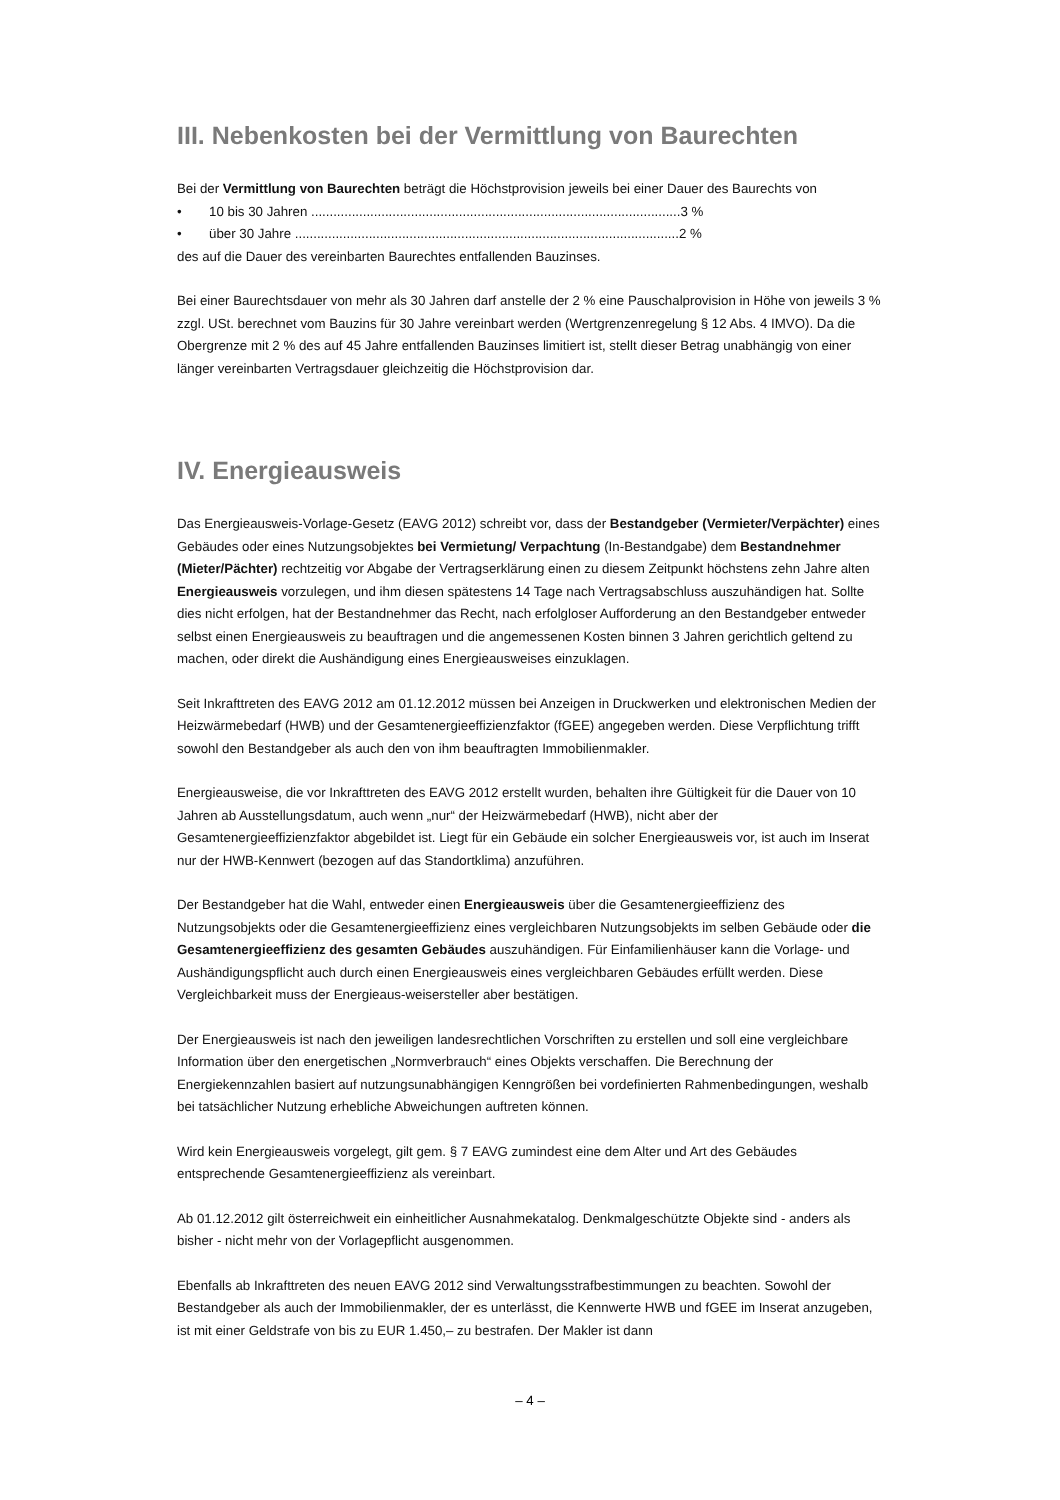III. Nebenkosten bei der Vermittlung von Baurechten
Bei der Vermittlung von Baurechten beträgt die Höchstprovision jeweils bei einer Dauer des Baurechts von
• 10 bis 30 Jahren ....................................................................................................3 %
• über 30 Jahre ........................................................................................................2 %
des auf die Dauer des vereinbarten Baurechtes entfallenden Bauzinses.
Bei einer Baurechtsdauer von mehr als 30 Jahren darf anstelle der 2 % eine Pauschalprovision in Höhe von jeweils 3 % zzgl. USt. berechnet vom Bauzins für 30 Jahre vereinbart werden (Wertgrenzenregelung § 12 Abs. 4 IMVO). Da die Obergrenze mit 2 % des auf 45 Jahre entfallenden Bauzinses limitiert ist, stellt dieser Betrag unabhängig von einer länger vereinbarten Vertragsdauer gleichzeitig die Höchstprovision dar.
IV. Energieausweis
Das Energieausweis-Vorlage-Gesetz (EAVG 2012) schreibt vor, dass der Bestandgeber (Vermieter/Verpächter) eines Gebäudes oder eines Nutzungsobjektes bei Vermietung/ Verpachtung (In-Bestandgabe) dem Bestandnehmer (Mieter/Pächter) rechtzeitig vor Abgabe der Vertragserklärung einen zu diesem Zeitpunkt höchstens zehn Jahre alten Energieausweis vorzulegen, und ihm diesen spätestens 14 Tage nach Vertragsabschluss auszuhändigen hat. Sollte dies nicht erfolgen, hat der Bestandnehmer das Recht, nach erfolgloser Aufforderung an den Bestandgeber entweder selbst einen Energieausweis zu beauftragen und die angemessenen Kosten binnen 3 Jahren gerichtlich geltend zu machen, oder direkt die Aushändigung eines Energieausweises einzuklagen.
Seit Inkrafttreten des EAVG 2012 am 01.12.2012 müssen bei Anzeigen in Druckwerken und elektronischen Medien der Heizwärmebedarf (HWB) und der Gesamtenergieeffizienzfaktor (fGEE) angegeben werden. Diese Verpflichtung trifft sowohl den Bestandgeber als auch den von ihm beauftragten Immobilienmakler.
Energieausweise, die vor Inkrafttreten des EAVG 2012 erstellt wurden, behalten ihre Gültigkeit für die Dauer von 10 Jahren ab Ausstellungsdatum, auch wenn „nur“ der Heizwärmebedarf (HWB), nicht aber der Gesamtenergieeffizienzfaktor abgebildet ist. Liegt für ein Gebäude ein solcher Energieausweis vor, ist auch im Inserat nur der HWB-Kennwert (bezogen auf das Standortklima) anzuführen.
Der Bestandgeber hat die Wahl, entweder einen Energieausweis über die Gesamtenergieeffizienz des Nutzungsobjekts oder die Gesamtenergieeffizienz eines vergleichbaren Nutzungsobjekts im selben Gebäude oder die Gesamtenergieeffizienz des gesamten Gebäudes auszuhändigen. Für Einfamilienhäuser kann die Vorlage- und Aushändigungspflicht auch durch einen Energieausweis eines vergleichbaren Gebäudes erfüllt werden. Diese Vergleichbarkeit muss der Energieaus-weisersteller aber bestätigen.
Der Energieausweis ist nach den jeweiligen landesrechtlichen Vorschriften zu erstellen und soll eine vergleichbare Information über den energetischen „Normverbrauch“ eines Objekts verschaffen. Die Berechnung der Energiekennzahlen basiert auf nutzungsunabhängigen Kenngrößen bei vordefinierten Rahmenbedingungen, weshalb bei tatsächlicher Nutzung erhebliche Abweichungen auftreten können.
Wird kein Energieausweis vorgelegt, gilt gem. § 7 EAVG zumindest eine dem Alter und Art des Gebäudes entsprechende Gesamtenergieeffizienz als vereinbart.
Ab 01.12.2012 gilt österreichweit ein einheitlicher Ausnahmekatalog. Denkmalgeschützte Objekte sind - anders als bisher - nicht mehr von der Vorlagepflicht ausgenommen.
Ebenfalls ab Inkrafttreten des neuen EAVG 2012 sind Verwaltungsstrafbestimmungen zu beachten. Sowohl der Bestandgeber als auch der Immobilienmakler, der es unterlässt, die Kennwerte HWB und fGEE im Inserat anzugeben, ist mit einer Geldstrafe von bis zu EUR 1.450,– zu bestrafen. Der Makler ist dann
– 4 –